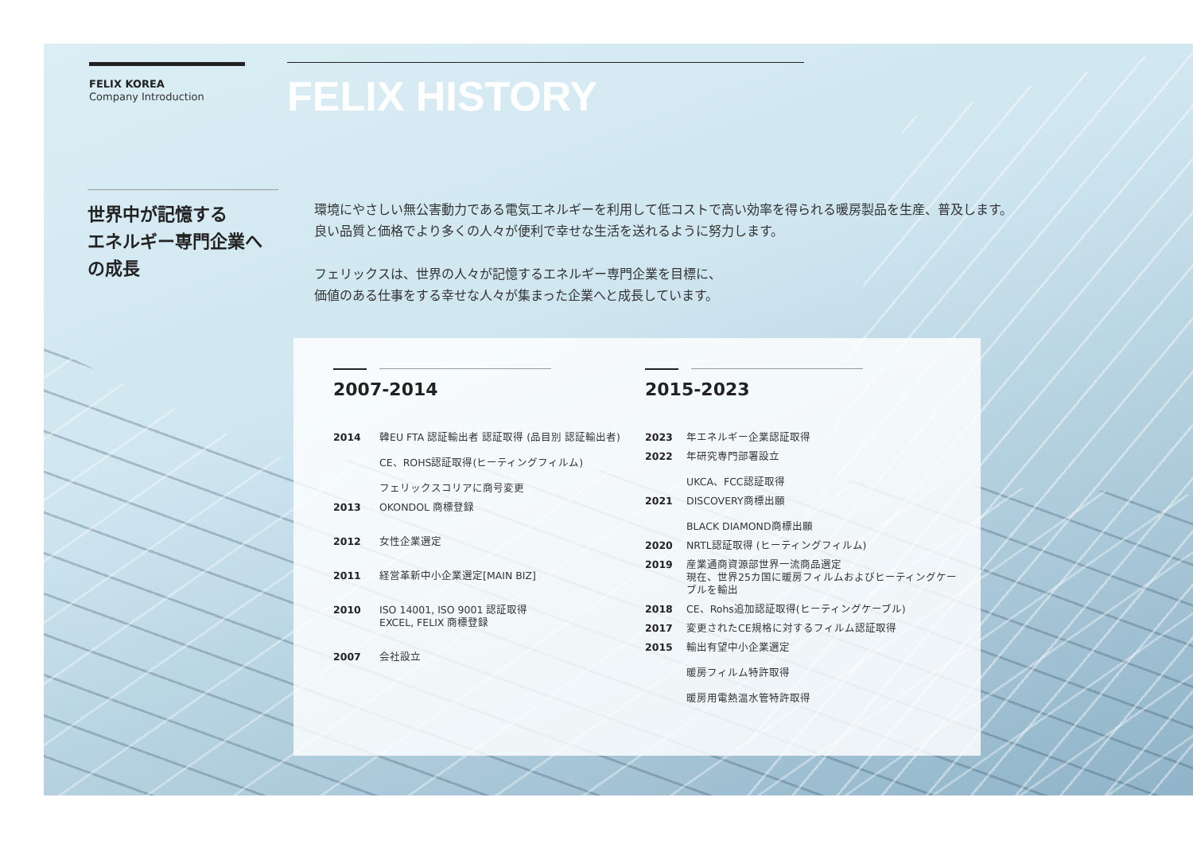FELIX KOREA
Company Introduction
FELIX HISTORY
世界中が記憶する
エネルギー専門企業へ
の成長
環境にやさしい無公害動力である電気エネルギーを利用して低コストで高い効率を得られる暖房製品を生産、普及します。
良い品質と価格でより多くの人々が便利で幸せな生活を送れるように努力します。
フェリックスは、世界の人々が記憶するエネルギー専門企業を目標に、
価値のある仕事をする幸せな人々が集まった企業へと成長しています。
2007-2014
2014 韓EU FTA 認証輸出者 認証取得 (品目別 認証輸出者)
CE、ROHS認証取得(ヒーティングフィルム)
フェリックスコリアに商号変更
2013 OKONDOL 商標登録
2012 女性企業選定
2011 経営革新中小企業選定[MAIN BIZ]
2010 ISO 14001, ISO 9001 認証取得
EXCEL, FELIX 商標登録
2007 会社設立
2015-2023
2023 年エネルギー企業認証取得
2022 年研究専門部署設立
UKCA、FCC認証取得
2021 DISCOVERY商標出願
BLACK DIAMOND商標出願
2020 NRTL認証取得 (ヒーティングフィルム)
2019 産業通商資源部世界一流商品選定
現在、世界25カ国に暖房フィルムおよびヒーティングケーブルを輸出
2018 CE、Rohs追加認証取得(ヒーティングケーブル)
2017 変更されたCE規格に対するフィルム認証取得
2015 輸出有望中小企業選定
暖房フィルム特許取得
暖房用電熱温水管特許取得